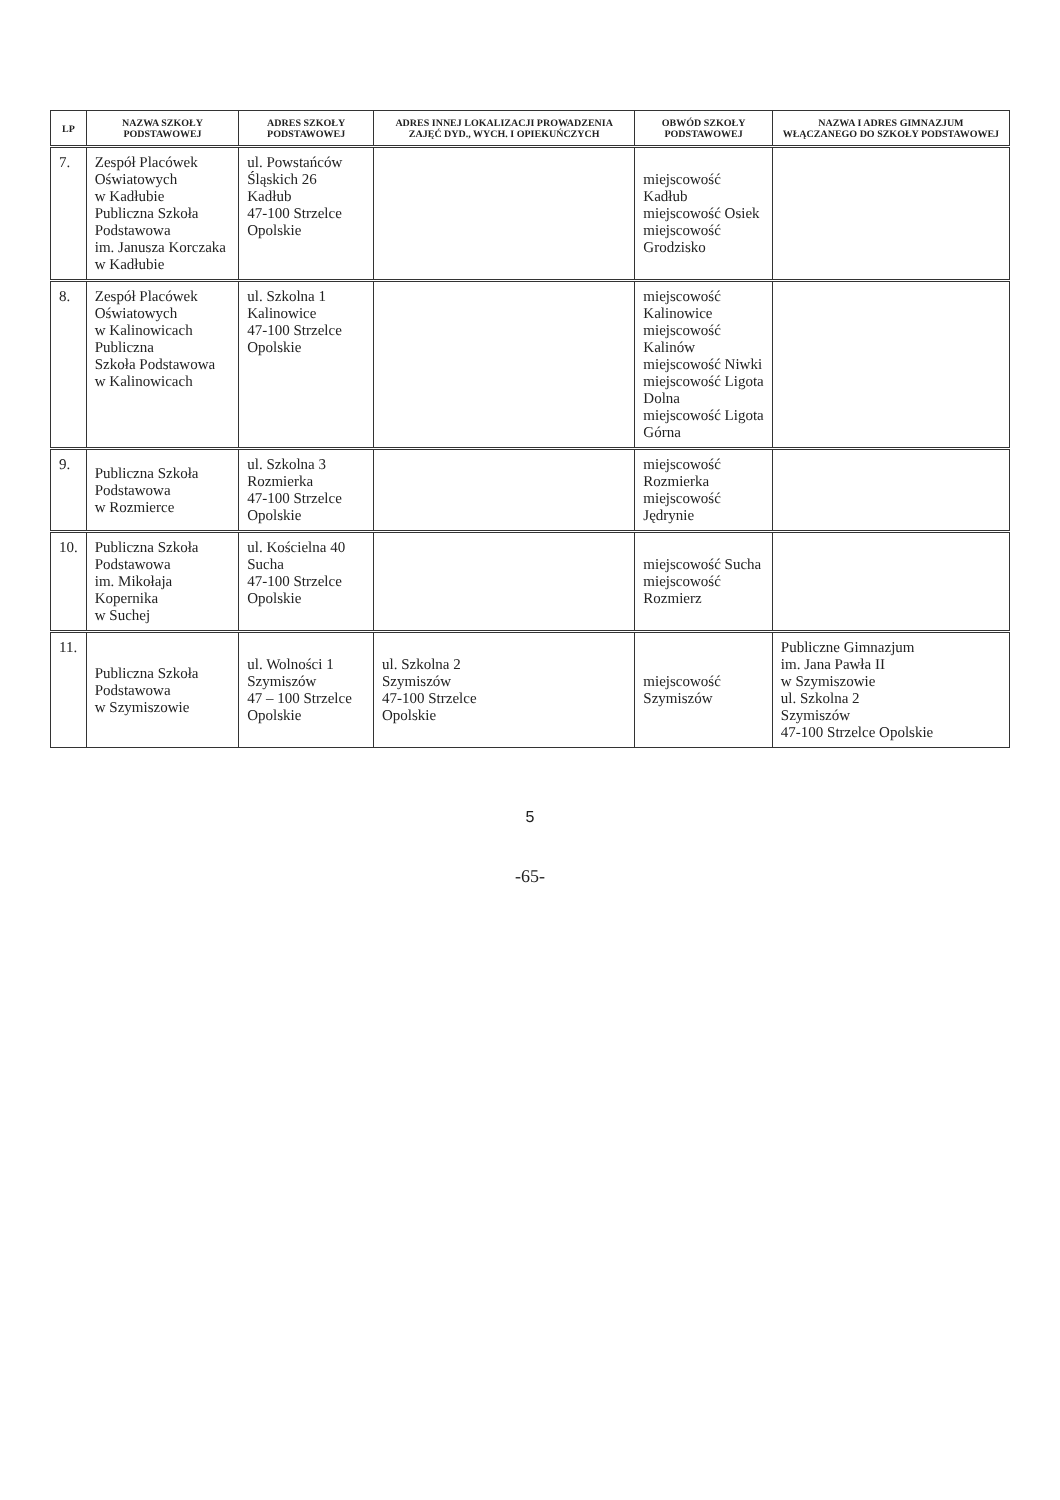| LP | NAZWA SZKOŁY PODSTAWOWEJ | ADRES SZKOŁY PODSTAWOWEJ | ADRES INNEJ LOKALIZACJI PROWADZENIA ZAJĘĆ DYD., WYCH. I OPIEKUŃCZYCH | OBWÓD SZKOŁY PODSTAWOWEJ | NAZWA I ADRES GIMNAZJUM WŁĄCZANEGO DO SZKOŁY PODSTAWOWEJ |
| --- | --- | --- | --- | --- | --- |
| 7. | Zespół Placówek Oświatowych w Kadłubie Publiczna Szkoła Podstawowa im. Janusza Korczaka w Kadłubie | ul. Powstańców Śląskich 26 Kadłub 47-100 Strzelce Opolskie | | miejscowość Kadłub miejscowość Osiek miejscowość Grodzisko | |
| 8. | Zespół Placówek Oświatowych w Kalinowicach Publiczna Szkoła Podstawowa w Kalinowicach | ul. Szkolna 1 Kalinowice 47-100 Strzelce Opolskie | | miejscowość Kalinowice miejscowość Kalinów miejscowość Niwki miejscowość Ligota Dolna miejscowość Ligota Górna | |
| 9. | Publiczna Szkoła Podstawowa w Rozmierce | ul. Szkolna 3 Rozmierka 47-100 Strzelce Opolskie | | miejscowość Rozmierka miejscowość Jędrynie | |
| 10. | Publiczna Szkoła Podstawowa im. Mikołaja Kopernika w Suchej | ul. Kościelna 40 Sucha 47-100 Strzelce Opolskie | | miejscowość Sucha miejscowość Rozmierz | |
| 11. | Publiczna Szkoła Podstawowa w Szymiszowie | ul. Wolności 1 Szymiszów 47 – 100 Strzelce Opolskie | ul. Szkolna 2 Szymiszów 47-100 Strzelce Opolskie | miejscowość Szymiszów | Publiczne Gimnazjum im. Jana Pawła II w Szymiszowie ul. Szkolna 2 Szymiszów 47-100 Strzelce Opolskie |
5
-65-